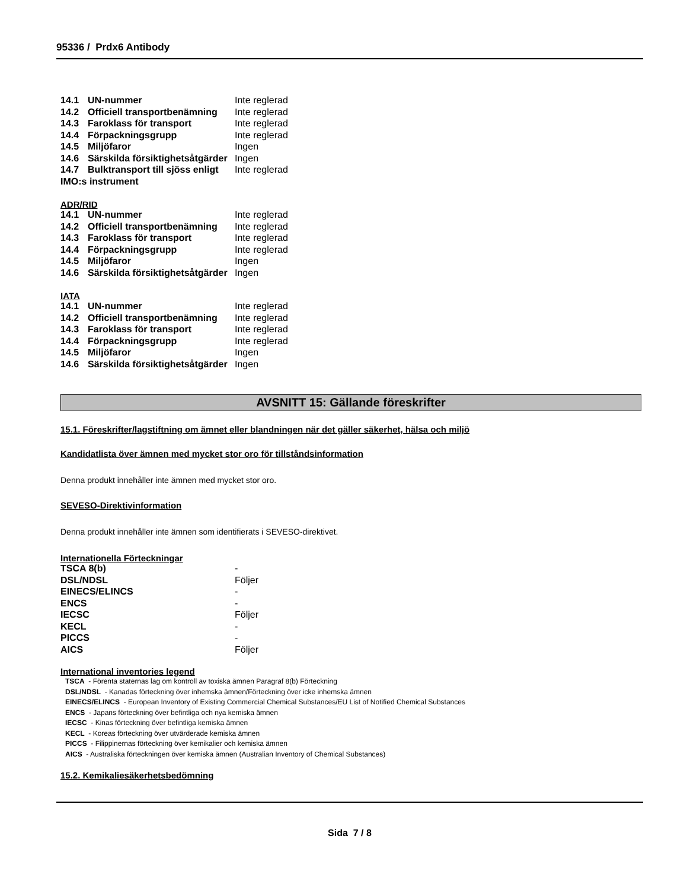95336 / Prdx6 Antibody
| 14.1 | UN-nummer | Inte reglerad |
| 14.2 | Officiell transportbenämning | Inte reglerad |
| 14.3 | Faroklass för transport | Inte reglerad |
| 14.4 | Förpackningsgrupp | Inte reglerad |
| 14.5 | Miljöfaror | Ingen |
| 14.6 | Särskilda försiktighetsåtgärder | Ingen |
| 14.7 | Bulktransport till sjöss enligt | Inte reglerad |
| IMO:s instrument | | |
ADR/RID
| 14.1 | UN-nummer | Inte reglerad |
| 14.2 | Officiell transportbenämning | Inte reglerad |
| 14.3 | Faroklass för transport | Inte reglerad |
| 14.4 | Förpackningsgrupp | Inte reglerad |
| 14.5 | Miljöfaror | Ingen |
| 14.6 | Särskilda försiktighetsåtgärder | Ingen |
IATA
| 14.1 | UN-nummer | Inte reglerad |
| 14.2 | Officiell transportbenämning | Inte reglerad |
| 14.3 | Faroklass för transport | Inte reglerad |
| 14.4 | Förpackningsgrupp | Inte reglerad |
| 14.5 | Miljöfaror | Ingen |
| 14.6 | Särskilda försiktighetsåtgärder | Ingen |
AVSNITT 15: Gällande föreskrifter
15.1. Föreskrifter/lagstiftning om ämnet eller blandningen när det gäller säkerhet, hälsa och miljö
Kandidatlista över ämnen med mycket stor oro för tillståndsinformation
Denna produkt innehåller inte ämnen med mycket stor oro.
SEVESO-Direktivinformation
Denna produkt innehåller inte ämnen som identifierats i SEVESO-direktivet.
Internationella Förteckningar
| TSCA 8(b) | - |
| DSL/NDSL | Följer |
| EINECS/ELINCS | - |
| ENCS | - |
| IECSC | Följer |
| KECL | - |
| PICCS | - |
| AICS | Följer |
International inventories legend
TSCA - Förenta staternas lag om kontroll av toxiska ämnen Paragraf 8(b) Förteckning
DSL/NDSL - Kanadas förteckning över inhemska ämnen/Förteckning över icke inhemska ämnen
EINECS/ELINCS - European Inventory of Existing Commercial Chemical Substances/EU List of Notified Chemical Substances
ENCS - Japans förteckning över befintliga och nya kemiska ämnen
IECSC - Kinas förteckning över befintliga kemiska ämnen
KECL - Koreas förteckning över utvärderade kemiska ämnen
PICCS - Filippinernas förteckning över kemikalier och kemiska ämnen
AICS - Australiska förteckningen över kemiska ämnen (Australian Inventory of Chemical Substances)
15.2. Kemikaliesäkerhetsbedömning
Sida 7 / 8